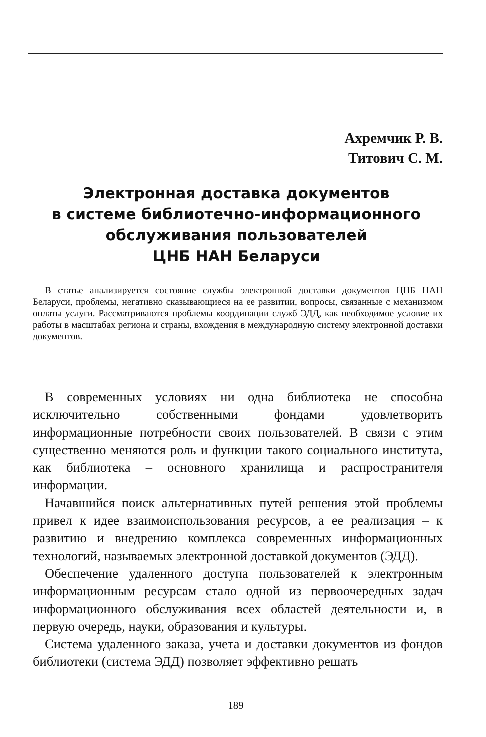Ахремчик Р. В.
Титович С. М.
Электронная доставка документов
в системе библиотечно-информационного
обслуживания пользователей
ЦНБ НАН Беларуси
В статье анализируется состояние службы электронной доставки документов ЦНБ НАН Беларуси, проблемы, негативно сказывающиеся на ее развитии, вопросы, связанные с механизмом оплаты услуги. Рассматриваются проблемы координации служб ЭДД, как необходимое условие их работы в масштабах региона и страны, вхождения в международную систему электронной доставки документов.
В современных условиях ни одна библиотека не способна исключительно собственными фондами удовлетворить информационные потребности своих пользователей. В связи с этим существенно меняются роль и функции такого социального института, как библиотека – основного хранилища и распространителя информации.
Начавшийся поиск альтернативных путей решения этой проблемы привел к идее взаимоиспользования ресурсов, а ее реализация – к развитию и внедрению комплекса современных информационных технологий, называемых электронной доставкой документов (ЭДД).
Обеспечение удаленного доступа пользователей к электронным информационным ресурсам стало одной из первоочередных задач информационного обслуживания всех областей деятельности и, в первую очередь, науки, образования и культуры.
Система удаленного заказа, учета и доставки документов из фондов библиотеки (система ЭДД) позволяет эффективно решать
189